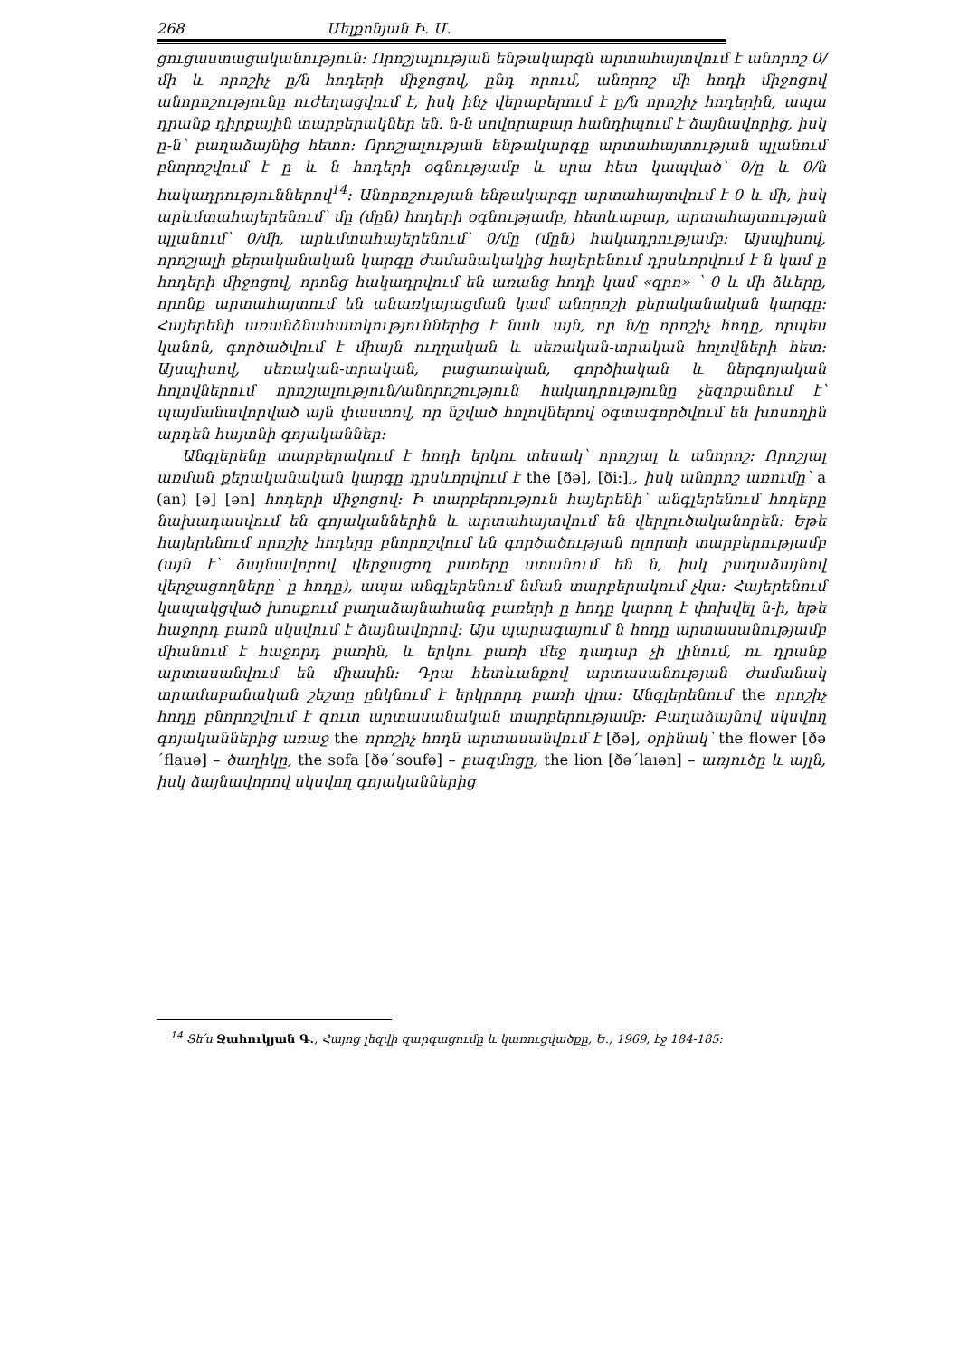268 Մելքոնյան Ի. Մ.
ցուցաստացականություն: Որոշյալության ենթակարգն արտահայտվում է անորոշ 0/մի և որոշիչ ը/ն հոդերի միջոցով, ընդ որում, անորոշ մի հոդի միջոցով անորոշությունը ուժեղացվում է, իսկ ինչ վերաբերում է ը/ն որոշիչ հոդերին, ապա դրանք դիրքային տարբերակներ են. ն-ն սովորաբար հանդիպում է ձայնավորից, իսկ ը-ն՝ բաղաձայնից հետո: Որոշյալության ենթակարգը արտահայտության պլանում բնորոշվում է ը և ն հոդերի օգնությամբ և սրա հետ կապված՝ 0/ը և 0/ն հակադրություններով<sup>14</sup>: Անորոշության ենթակարգը արտահայտվում է 0 և մի, իսկ արևմտահայերենում՝ մը (մըն) հոդերի օգնությամբ, հետևաբար, արտահայտության պլանում՝ 0/մի, արևմտահայերենում՝ 0/մը (մըն) հակադրությամբ: Այսպիսով, որոշյալի քերականական կարգը ժամանակակից հայերենում դրսևորվում է ն կամ ը հոդերի միջոցով, որոնց հակադրվում են առանց հոդի կամ «զրո» ՝ 0 և մի ձևերը, որոնք արտահայտում են անառկայացման կամ անորոշի քերականական կարգը: Հայերենի առանձնահատկություններից է նաև այն, որ ն/ը որոշիչ հոդը, որպես կանոն, գործածվում է միայն ուղղական և սեռական-տրական հոլովների հետ: Այսպիսով, սեռական-տրական, բացառական, գործիական և ներգոյական հոլովներում որոշյալություն/անորոշություն հակադրությունը չեզոքանում է՝ պայմանավորված այն փաստով, որ նշված հոլովներով օգտագործվում են խոսողին արդեն հայտնի գոյականներ:
Անգլերենը տարբերակում է հոդի երկու տեսակ՝ որոշյալ և անորոշ: Որոշյալ առման քերականական կարգը դրսևորվում է the [ðə], [ði:],, իսկ անորոշ առումը՝ a (an) [ə] [ən] հոդերի միջոցով: Ի տարբերություն հայերենի՝ անգլերենում հոդերը նախադասվում են գոյականներին և արտահայտվում են վերլուծականորեն: Եթե հայերենում որոշիչ հոդերը բնորոշվում են գործածության ոլորտի տարբերությամբ (այն է՝ ձայնավորով վերջացող բառերը ստանում են ն, իսկ բաղաձայնով վերջացողները՝ ը հոդը), ապա անգլերենում նման տարբերակում չկա: Հայերենում կապակցված խոսքում բաղաձայնահանգ բառերի ը հոդը կարող է փոխվել ն-ի, եթե հաջորդ բառն սկսվում է ձայնավորով: Այս պարագայում ն հոդը արտասանությամբ միանում է հաջորդ բառին, և երկու բառի մեջ դադար չի լինում, ու դրանք արտասանվում են միասին: Դրա հետևանքով արտասանության ժամանակ տրամաբանական շեշտը ընկնում է երկրորդ բառի վրա: Անգլերենում the որոշիչ հոդը բնորոշվում է զուտ արտասանական տարբերությամբ: Բաղաձայնով սկսվող գոյականներից առաջ the որոշիչ հոդն արտասանվում է [ðə], օրինակ՝ the flower [ðə´flauə] – ծաղիկը, the sofa [ðə´soufə] – բազմոցը, the lion [ðə´laıən] – առյուծը և այլն, իսկ ձայնավորով սկսվող գոյականներից
<sup>14</sup> Տե՛ս Ջահուկյան Գ., Հայոց լեզվի զարգացումը և կառուցվածքը, Ե., 1969, էջ 184-185: